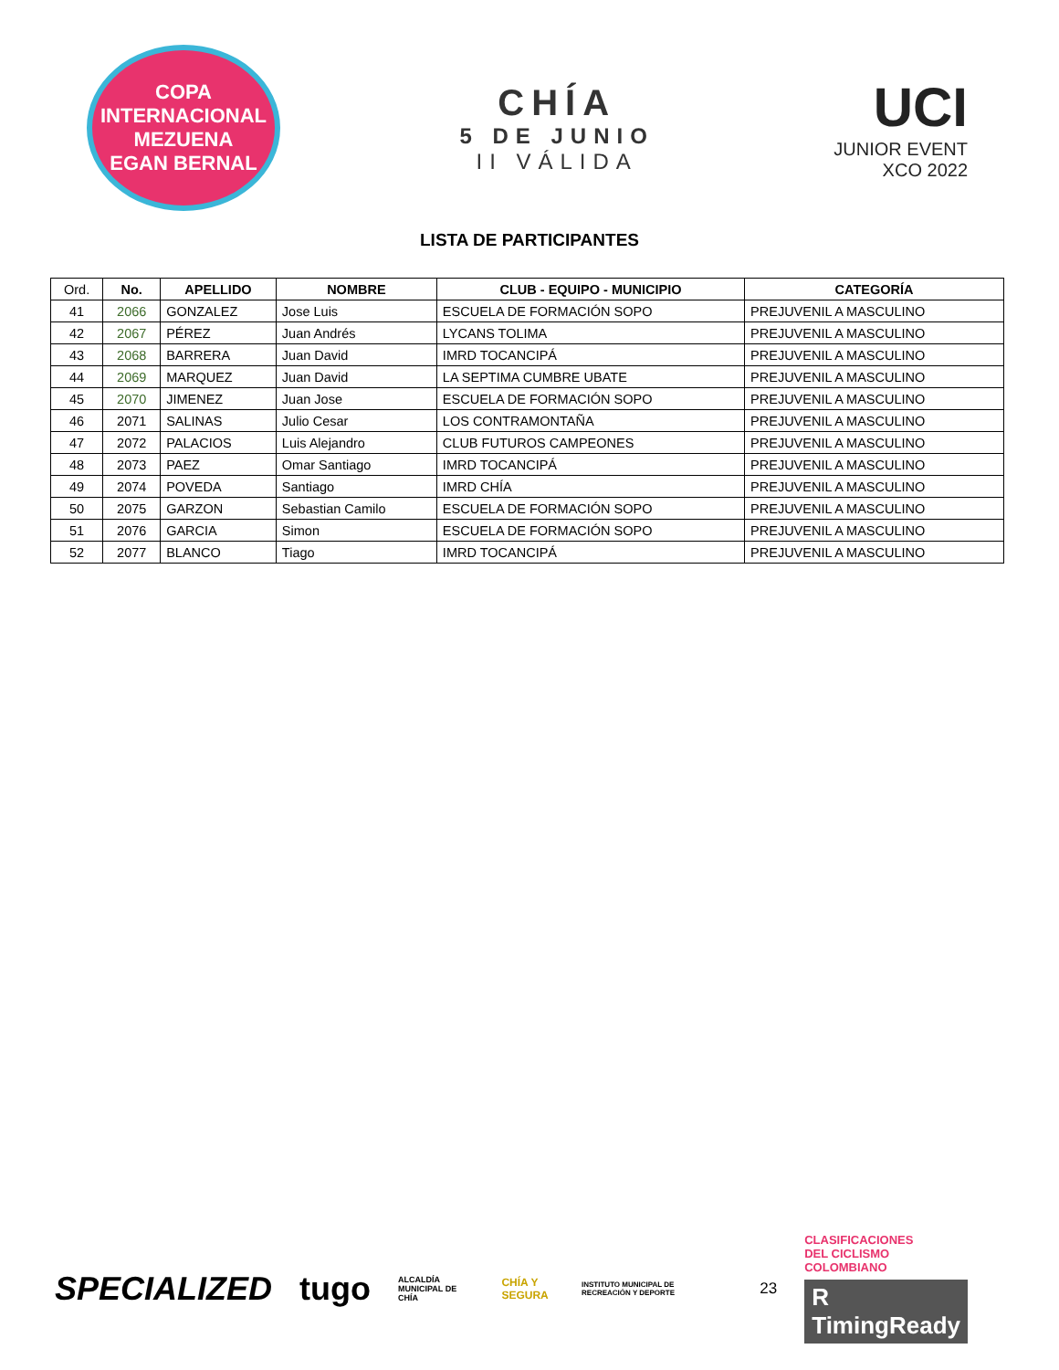COPA INTERNACIONAL
MEZUENA
EGAN BERNAL
CHÍA
5 DE JUNIO
II VÁLIDA
UCI
JUNIOR EVENT
XCO 2022
LISTA DE PARTICIPANTES
| Ord. | No. | APELLIDO | NOMBRE | CLUB - EQUIPO - MUNICIPIO | CATEGORÍA |
| --- | --- | --- | --- | --- | --- |
| 41 | 2066 | GONZALEZ | Jose Luis | ESCUELA DE FORMACIÓN SOPO | PREJUVENIL A MASCULINO |
| 42 | 2067 | PÉREZ | Juan Andrés | LYCANS TOLIMA | PREJUVENIL A MASCULINO |
| 43 | 2068 | BARRERA | Juan David | IMRD TOCANCIPÁ | PREJUVENIL A MASCULINO |
| 44 | 2069 | MARQUEZ | Juan David | LA SEPTIMA CUMBRE UBATE | PREJUVENIL A MASCULINO |
| 45 | 2070 | JIMENEZ | Juan Jose | ESCUELA DE FORMACIÓN SOPO | PREJUVENIL A MASCULINO |
| 46 | 2071 | SALINAS | Julio Cesar | LOS CONTRAMONTAÑA | PREJUVENIL A MASCULINO |
| 47 | 2072 | PALACIOS | Luis Alejandro | CLUB FUTUROS CAMPEONES | PREJUVENIL A MASCULINO |
| 48 | 2073 | PAEZ | Omar Santiago | IMRD TOCANCIPÁ | PREJUVENIL A MASCULINO |
| 49 | 2074 | POVEDA | Santiago | IMRD CHÍA | PREJUVENIL A MASCULINO |
| 50 | 2075 | GARZON | Sebastian Camilo | ESCUELA DE FORMACIÓN SOPO | PREJUVENIL A MASCULINO |
| 51 | 2076 | GARCIA | Simon | ESCUELA DE FORMACIÓN SOPO | PREJUVENIL A MASCULINO |
| 52 | 2077 | BLANCO | Tiago | IMRD TOCANCIPÁ | PREJUVENIL A MASCULINO |
SPECIALIZED tugo ALCALDÍA MUNICIPAL DE CHÍA CHÍA Y SEGURA INSTITUTO MUNICIPAL DE RECREACIÓN Y DEPORTE 23
CLASIFICACIONES
DEL CICLISMO
COLOMBIANO
R TimingReady